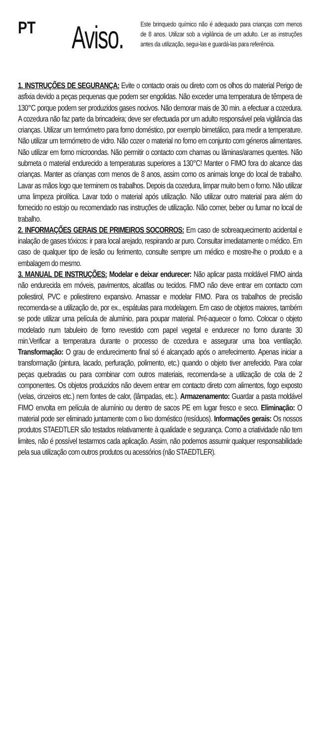PT
Aviso.
Este brinquedo químico não é adequado para crianças com menos de 8 anos. Utilizar sob a vigilância de um adulto. Ler as instruções antes da utilização, segui-las e guardá-las para referência.
1. INSTRUÇÕES DE SEGURANÇA: Evite o contacto orais ou direto com os olhos do material Perigo de asfixia devido a peças pequenas que podem ser engolidas. Não exceder uma temperatura de têmpera de 130°C porque podem ser produzidos gases nocivos. Não demorar mais de 30 min. a efectuar a cozedura. A cozedura não faz parte da brincadeira; deve ser efectuada por um adulto responsável pela vigilância das crianças. Utilizar um termómetro para forno doméstico, por exemplo bimetálico, para medir a temperature. Não utilizar um termómetro de vidro. Não cozer o material no forno em conjunto com géneros alimentares. Não utilizar em forno microondas. Não permitir o contacto com chamas ou lâminas/arames quentes. Não submeta o material endurecido a temperaturas superiores a 130°C! Manter o FIMO fora do alcance das crianças. Manter as crianças com menos de 8 anos, assim como os animais longe do local de trabalho. Lavar as mãos logo que terminem os trabalhos. Depois da cozedura, limpar muito bem o forno. Não utilizar uma limpeza pirolítica. Lavar todo o material após utilização. Não utilizar outro material para além do fornecido no estojo ou recomendado nas instruções de utilização. Não comer, beber ou fumar no local de trabalho.
2. INFORMAÇÕES GERAIS DE PRIMEIROS SOCORROS: Em caso de sobreaquecimento acidental e inalação de gases tóxicos: ir para local arejado, respirando ar puro. Consultar imediatamente o médico. Em caso de qualquer tipo de lesão ou ferimento, consulte sempre um médico e mostre-lhe o produto e a embalagem do mesmo.
3. MANUAL DE INSTRUÇÕES: Modelar e deixar endurecer: Não aplicar pasta moldável FIMO ainda não endurecida em móveis, pavimentos, alcatifas ou tecidos. FIMO não deve entrar em contacto com poliestirol, PVC e poliestireno expansivo. Amassar e modelar FIMO. Para os trabalhos de precisão recomenda-se a utilização de, por ex., espátulas para modelagem. Em caso de objetos maiores, também se pode utilizar uma película de alumínio, para poupar material. Pré-aquecer o forno. Colocar o objeto modelado num tabuleiro de forno revestido com papel vegetal e endurecer no forno durante 30 min.Verificar a temperatura durante o processo de cozedura e assegurar uma boa ventilação. Transformação: O grau de endurecimento final só é alcançado após o arrefecimento. Apenas iniciar a transformação (pintura, lacado, perfuração, polimento, etc.) quando o objeto tiver arrefecido. Para colar peças quebradas ou para combinar com outros materiais, recomenda-se a utilização de cola de 2 componentes. Os objetos produzidos não devem entrar em contacto direto com alimentos, fogo exposto (velas, cinzeiros etc.) nem fontes de calor, (lâmpadas, etc.). Armazenamento: Guardar a pasta moldável FIMO envolta em película de alumínio ou dentro de sacos PE em lugar fresco e seco. Eliminação: O material pode ser eliminado juntamente com o lixo doméstico (resíduos). Informações gerais: Os nossos produtos STAEDTLER são testados relativamente à qualidade e segurança. Como a criatividade não tem limites, não é possível testarmos cada aplicação. Assim, não podemos assumir qualquer responsabilidade pela sua utilização com outros produtos ou acessórios (não STAEDTLER).